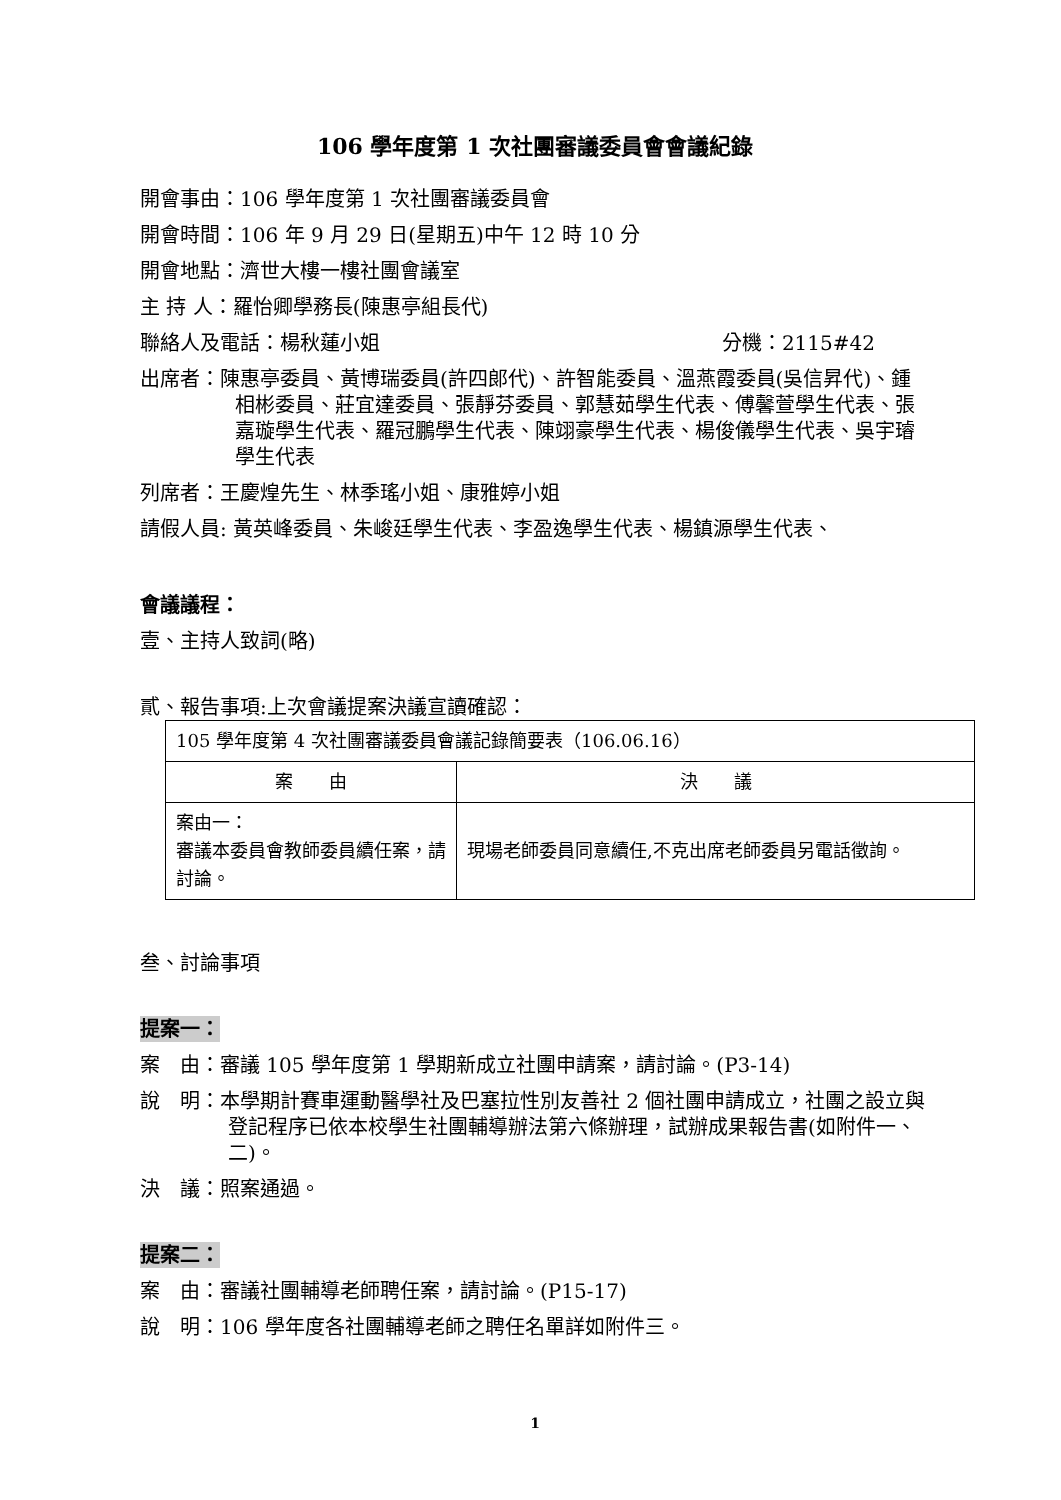106 學年度第 1 次社團審議委員會會議紀錄
開會事由：106 學年度第 1 次社團審議委員會
開會時間：106 年 9 月 29 日(星期五)中午 12 時 10 分
開會地點：濟世大樓一樓社團會議室
主 持 人：羅怡卿學務長(陳惠亭組長代)
聯絡人及電話：楊秋蓮小姐 分機：2115#42
出席者：陳惠亭委員、黃博瑞委員(許四郎代)、許智能委員、溫燕霞委員(吳信昇代)、鍾相彬委員、莊宜達委員、張靜芬委員、郭慧茹學生代表、傅馨萱學生代表、張嘉璇學生代表、羅冠鵬學生代表、陳翊豪學生代表、楊俊儀學生代表、吳宇璿學生代表
列席者：王慶煌先生、林季瑤小姐、康雅婷小姐
請假人員: 黃英峰委員、朱峻廷學生代表、李盈逸學生代表、楊鎮源學生代表、
會議議程：
壹、主持人致詞(略)
貳、報告事項:上次會議提案決議宣讀確認：
| 105 學年度第 4 次社團審議委員會議記錄簡要表（106.06.16） | |
| 案 由 | 決 議 |
| 案由一： 審議本委員會教師委員續任案，請討論。 | 現場老師委員同意續任,不克出席老師委員另電話徵詢。 |
叁、討論事項
提案一：
案　由：審議 105 學年度第 1 學期新成立社團申請案，請討論。(P3-14)
說　明：本學期計賽車運動醫學社及巴塞拉性別友善社 2 個社團申請成立，社團之設立與登記程序已依本校學生社團輔導辦法第六條辦理，試辦成果報告書(如附件一、二)。
決　議：照案通過。
提案二：
案　由：審議社團輔導老師聘任案，請討論。(P15-17)
說　明：106 學年度各社團輔導老師之聘任名單詳如附件三。
1